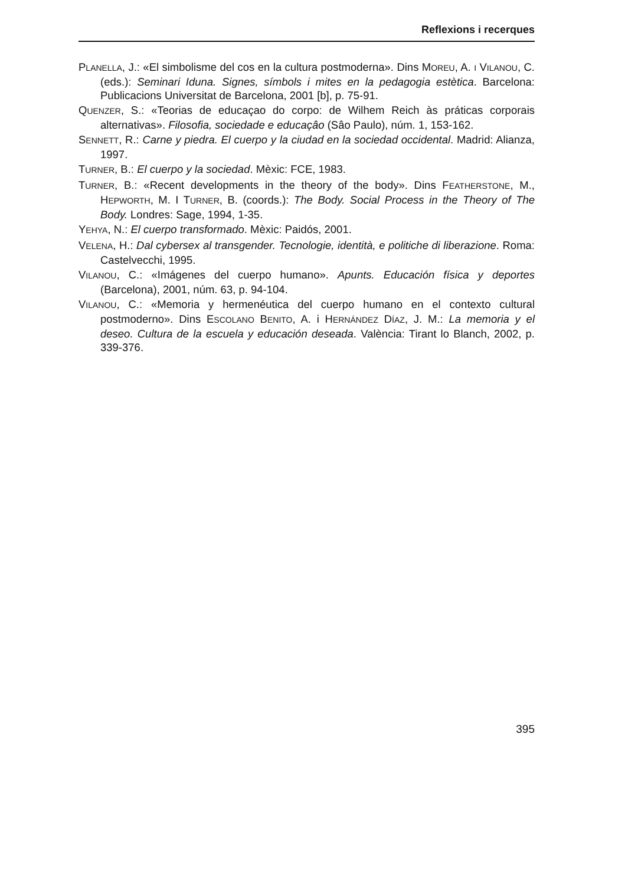Reflexions i recerques
PLANELLA, J.: «El simbolisme del cos en la cultura postmoderna». Dins MOREU, A. I VILANOU, C. (eds.): Seminari Iduna. Signes, símbols i mites en la pedagogia estètica. Barcelona: Publicacions Universitat de Barcelona, 2001 [b], p. 75-91.
QUENZER, S.: «Teorias de educaçao do corpo: de Wilhem Reich às práticas corporais alternativas». Filosofia, sociedade e educaçâo (Sâo Paulo), núm. 1, 153-162.
SENNETT, R.: Carne y piedra. El cuerpo y la ciudad en la sociedad occidental. Madrid: Alianza, 1997.
TURNER, B.: El cuerpo y la sociedad. Mèxic: FCE, 1983.
TURNER, B.: «Recent developments in the theory of the body». Dins FEATHERSTONE, M., HEPWORTH, M. I TURNER, B. (coords.): The Body. Social Process in the Theory of The Body. Londres: Sage, 1994, 1-35.
YEHYA, N.: El cuerpo transformado. Mèxic: Paidós, 2001.
VELENA, H.: Dal cybersex al transgender. Tecnologie, identità, e politiche di liberazione. Roma: Castelvecchi, 1995.
VILANOU, C.: «Imágenes del cuerpo humano». Apunts. Educación física y deportes (Barcelona), 2001, núm. 63, p. 94-104.
VILANOU, C.: «Memoria y hermenéutica del cuerpo humano en el contexto cultural postmoderno». Dins ESCOLANO BENITO, A. i HERNÁNDEZ DÍAZ, J. M.: La memoria y el deseo. Cultura de la escuela y educación deseada. València: Tirant lo Blanch, 2002, p. 339-376.
395